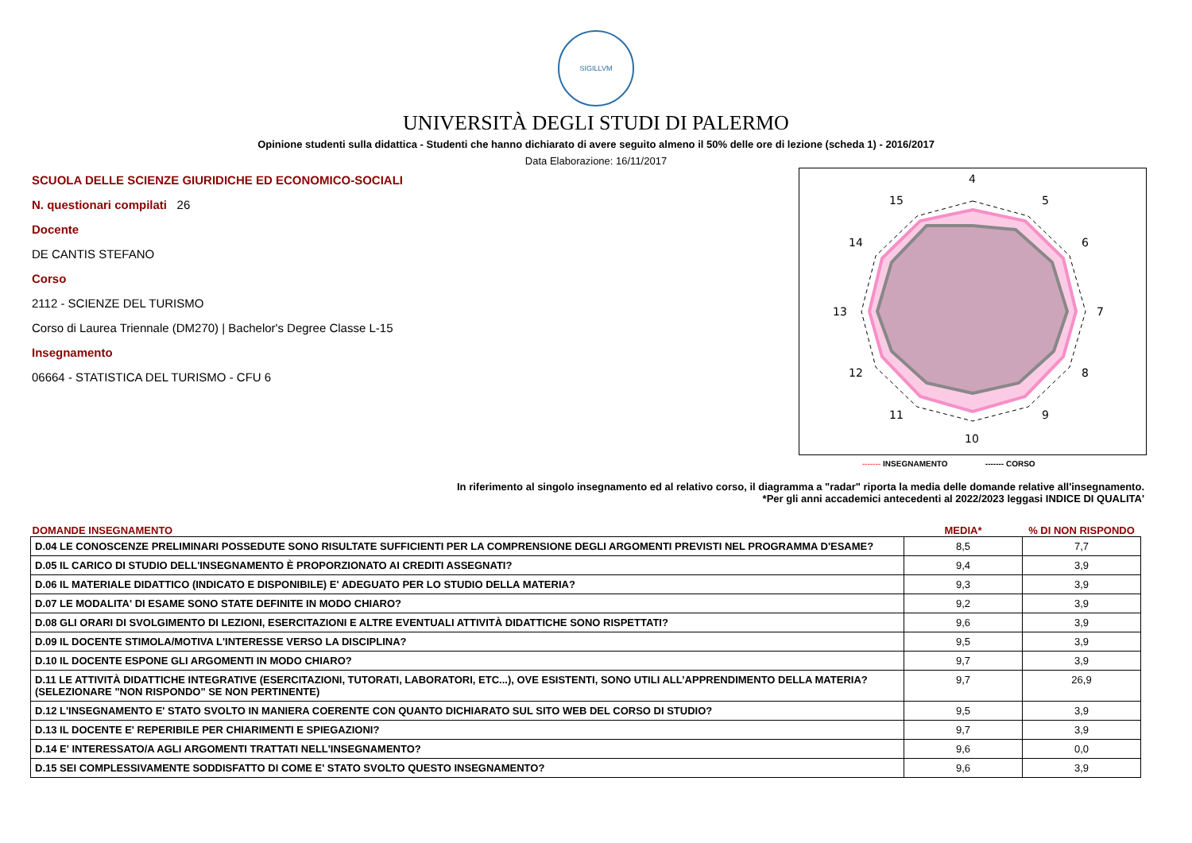SIGILLVM
UNIVERSITÀ DEGLI STUDI DI PALERMO
Opinione studenti sulla didattica - Studenti che hanno dichiarato di avere seguito almeno il 50% delle ore di lezione (scheda 1) - 2016/2017
Data Elaborazione: 16/11/2017
SCUOLA DELLE SCIENZE GIURIDICHE ED ECONOMICO-SOCIALI
N. questionari compilati 26
Docente
DE CANTIS STEFANO
Corso
2112 - SCIENZE DEL TURISMO
Corso di Laurea Triennale (DM270) | Bachelor's Degree Classe L-15
Insegnamento
06664 - STATISTICA DEL TURISMO - CFU 6
4
5
6
7
8
9
10
11
12
13
14
15
------- INSEGNAMENTO ------- CORSO
In riferimento al singolo insegnamento ed al relativo corso, il diagramma a "radar" riporta la media delle domande relative all'insegnamento.
*Per gli anni accademici antecedenti al 2022/2023 leggasi INDICE DI QUALITA'
| DOMANDE INSEGNAMENTO | MEDIA* | % DI NON RISPONDO |
| --- | --- | --- |
| D.04 LE CONOSCENZE PRELIMINARI POSSEDUTE SONO RISULTATE SUFFICIENTI PER LA COMPRENSIONE DEGLI ARGOMENTI PREVISTI NEL PROGRAMMA D'ESAME? | 8,5 | 7,7 |
| D.05 IL CARICO DI STUDIO DELL'INSEGNAMENTO È PROPORZIONATO AI CREDITI ASSEGNATI? | 9,4 | 3,9 |
| D.06 IL MATERIALE DIDATTICO (INDICATO E DISPONIBILE) E' ADEGUATO PER LO STUDIO DELLA MATERIA? | 9,3 | 3,9 |
| D.07 LE MODALITA' DI ESAME SONO STATE DEFINITE IN MODO CHIARO? | 9,2 | 3,9 |
| D.08 GLI ORARI DI SVOLGIMENTO DI LEZIONI, ESERCITAZIONI E ALTRE EVENTUALI ATTIVITÀ DIDATTICHE SONO RISPETTATI? | 9,6 | 3,9 |
| D.09 IL DOCENTE STIMOLA/MOTIVA L'INTERESSE VERSO LA DISCIPLINA? | 9,5 | 3,9 |
| D.10 IL DOCENTE ESPONE GLI ARGOMENTI IN MODO CHIARO? | 9,7 | 3,9 |
| D.11 LE ATTIVITÀ DIDATTICHE INTEGRATIVE (ESERCITAZIONI, TUTORATI, LABORATORI, ETC...), OVE ESISTENTI, SONO UTILI ALL’APPRENDIMENTO DELLA MATERIA? (SELEZIONARE "NON RISPONDO" SE NON PERTINENTE) | 9,7 | 26,9 |
| D.12 L'INSEGNAMENTO E' STATO SVOLTO IN MANIERA COERENTE CON QUANTO DICHIARATO SUL SITO WEB DEL CORSO DI STUDIO? | 9,5 | 3,9 |
| D.13 IL DOCENTE E' REPERIBILE PER CHIARIMENTI E SPIEGAZIONI? | 9,7 | 3,9 |
| D.14 E' INTERESSATO/A AGLI ARGOMENTI TRATTATI NELL'INSEGNAMENTO? | 9,6 | 0,0 |
| D.15 SEI COMPLESSIVAMENTE SODDISFATTO DI COME E' STATO SVOLTO QUESTO INSEGNAMENTO? | 9,6 | 3,9 |